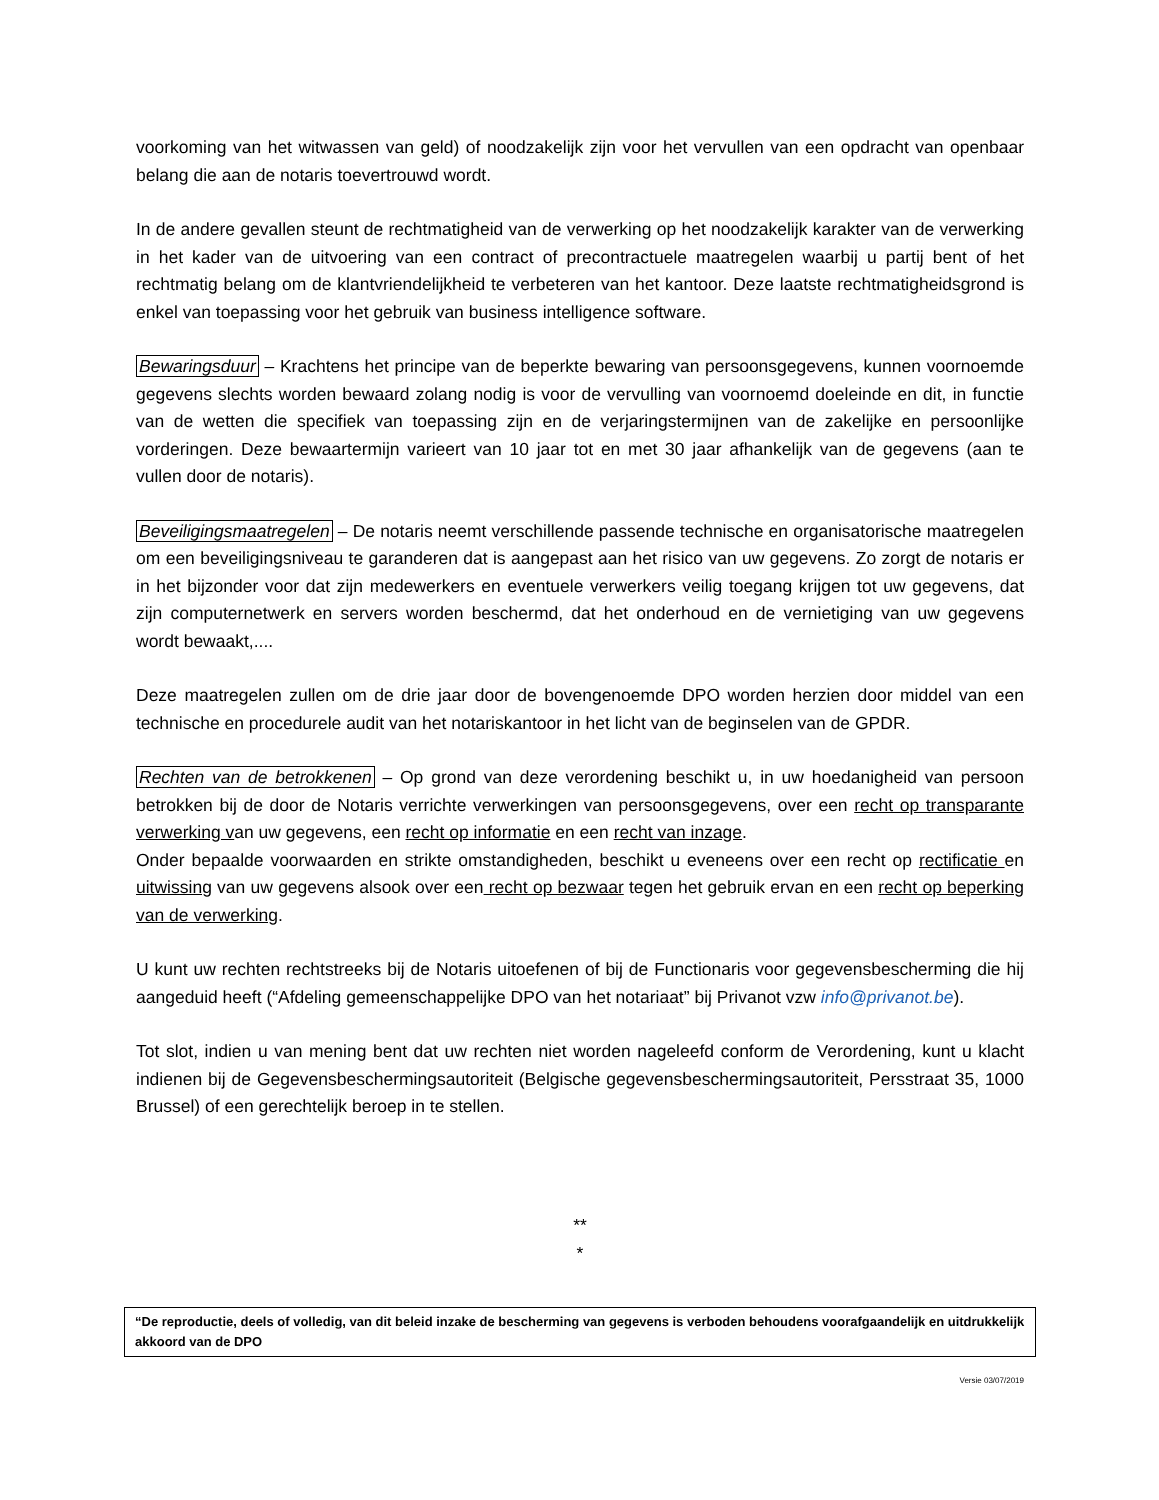voorkoming van het witwassen van geld) of noodzakelijk zijn voor het vervullen van een opdracht van openbaar belang die aan de notaris toevertrouwd wordt.
In de andere gevallen steunt de rechtmatigheid van de verwerking op het noodzakelijk karakter van de verwerking in het kader van de uitvoering van een contract of precontractuele maatregelen waarbij u partij bent of het rechtmatig belang om de klantvriendelijkheid te verbeteren van het kantoor. Deze laatste rechtmatigheidsgrond is enkel van toepassing voor het gebruik van business intelligence software.
Bewaringsduur – Krachtens het principe van de beperkte bewaring van persoonsgegevens, kunnen voornoemde gegevens slechts worden bewaard zolang nodig is voor de vervulling van voornoemd doeleinde en dit, in functie van de wetten die specifiek van toepassing zijn en de verjaringstermijnen van de zakelijke en persoonlijke vorderingen. Deze bewaartermijn varieert van 10 jaar tot en met 30 jaar afhankelijk van de gegevens (aan te vullen door de notaris).
Beveiligingsmaatregelen – De notaris neemt verschillende passende technische en organisatorische maatregelen om een beveiligingsniveau te garanderen dat is aangepast aan het risico van uw gegevens. Zo zorgt de notaris er in het bijzonder voor dat zijn medewerkers en eventuele verwerkers veilig toegang krijgen tot uw gegevens, dat zijn computernetwerk en servers worden beschermd, dat het onderhoud en de vernietiging van uw gegevens wordt bewaakt,....
Deze maatregelen zullen om de drie jaar door de bovengenoemde DPO worden herzien door middel van een technische en procedurele audit van het notariskantoor in het licht van de beginselen van de GPDR.
Rechten van de betrokkenen – Op grond van deze verordening beschikt u, in uw hoedanigheid van persoon betrokken bij de door de Notaris verrichte verwerkingen van persoonsgegevens, over een recht op transparante verwerking van uw gegevens, een recht op informatie en een recht van inzage.
Onder bepaalde voorwaarden en strikte omstandigheden, beschikt u eveneens over een recht op rectificatie en uitwissing van uw gegevens alsook over een recht op bezwaar tegen het gebruik ervan en een recht op beperking van de verwerking.
U kunt uw rechten rechtstreeks bij de Notaris uitoefenen of bij de Functionaris voor gegevensbescherming die hij aangeduid heeft (“Afdeling gemeenschappelijke DPO van het notariaat” bij Privanot vzw info@privanot.be).
Tot slot, indien u van mening bent dat uw rechten niet worden nageleefd conform de Verordening, kunt u klacht indienen bij de Gegevensbeschermingsautoriteit (Belgische gegevensbeschermingsautoriteit, Persstraat 35, 1000 Brussel) of een gerechtelijk beroep in te stellen.
**
*
“De reproductie, deels of volledig, van dit beleid inzake de bescherming van gegevens is verboden behoudens voorafgaandelijk en uitdrukkelijk akkoord van de DPO
Versie 03/07/2019